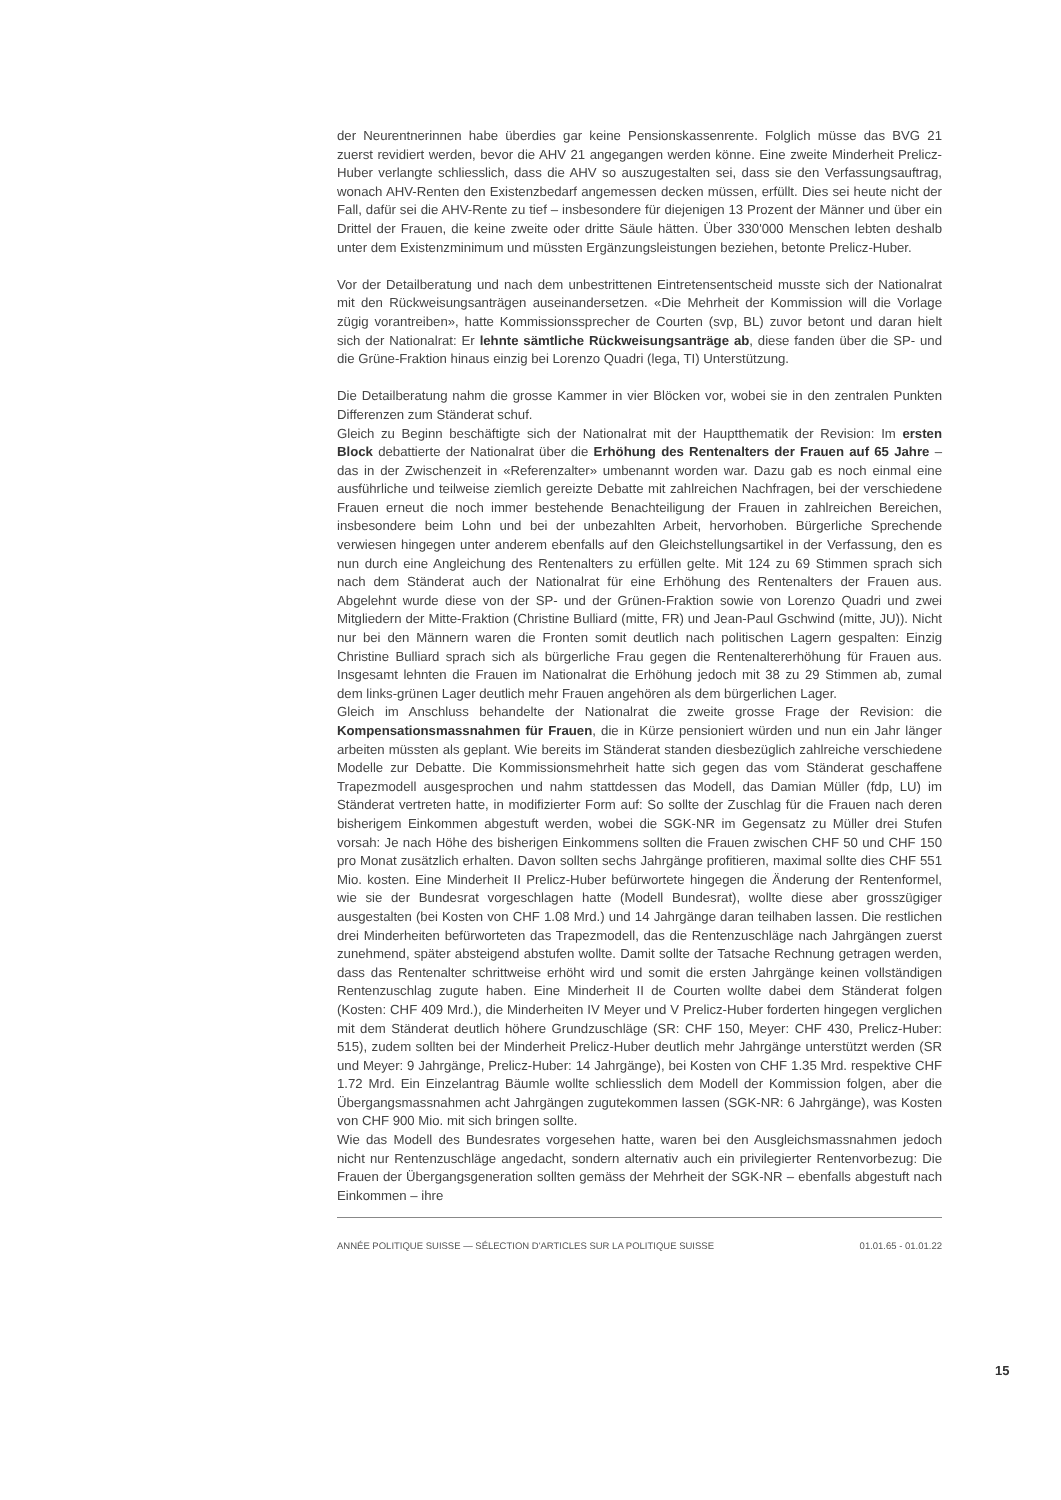der Neurentnerinnen habe überdies gar keine Pensionskassenrente. Folglich müsse das BVG 21 zuerst revidiert werden, bevor die AHV 21 angegangen werden könne. Eine zweite Minderheit Prelicz-Huber verlangte schliesslich, dass die AHV so auszugestalten sei, dass sie den Verfassungsauftrag, wonach AHV-Renten den Existenzbedarf angemessen decken müssen, erfüllt. Dies sei heute nicht der Fall, dafür sei die AHV-Rente zu tief – insbesondere für diejenigen 13 Prozent der Männer und über ein Drittel der Frauen, die keine zweite oder dritte Säule hätten. Über 330'000 Menschen lebten deshalb unter dem Existenzminimum und müssten Ergänzungsleistungen beziehen, betonte Prelicz-Huber.
Vor der Detailberatung und nach dem unbestrittenen Eintretensentscheid musste sich der Nationalrat mit den Rückweisungsanträgen auseinandersetzen. «Die Mehrheit der Kommission will die Vorlage zügig vorantreiben», hatte Kommissionssprecher de Courten (svp, BL) zuvor betont und daran hielt sich der Nationalrat: Er lehnte sämtliche Rückweisungsanträge ab, diese fanden über die SP- und die Grüne-Fraktion hinaus einzig bei Lorenzo Quadri (lega, TI) Unterstützung.
Die Detailberatung nahm die grosse Kammer in vier Blöcken vor, wobei sie in den zentralen Punkten Differenzen zum Ständerat schuf.
Gleich zu Beginn beschäftigte sich der Nationalrat mit der Hauptthematik der Revision: Im ersten Block debattierte der Nationalrat über die Erhöhung des Rentenalters der Frauen auf 65 Jahre – das in der Zwischenzeit in «Referenzalter» umbenannt worden war. Dazu gab es noch einmal eine ausführliche und teilweise ziemlich gereizte Debatte mit zahlreichen Nachfragen, bei der verschiedene Frauen erneut die noch immer bestehende Benachteiligung der Frauen in zahlreichen Bereichen, insbesondere beim Lohn und bei der unbezahlten Arbeit, hervorhoben. Bürgerliche Sprechende verwiesen hingegen unter anderem ebenfalls auf den Gleichstellungsartikel in der Verfassung, den es nun durch eine Angleichung des Rentenalters zu erfüllen gelte. Mit 124 zu 69 Stimmen sprach sich nach dem Ständerat auch der Nationalrat für eine Erhöhung des Rentenalters der Frauen aus. Abgelehnt wurde diese von der SP- und der Grünen-Fraktion sowie von Lorenzo Quadri und zwei Mitgliedern der Mitte-Fraktion (Christine Bulliard (mitte, FR) und Jean-Paul Gschwind (mitte, JU)). Nicht nur bei den Männern waren die Fronten somit deutlich nach politischen Lagern gespalten: Einzig Christine Bulliard sprach sich als bürgerliche Frau gegen die Rentenaltererhöhung für Frauen aus. Insgesamt lehnten die Frauen im Nationalrat die Erhöhung jedoch mit 38 zu 29 Stimmen ab, zumal dem links-grünen Lager deutlich mehr Frauen angehören als dem bürgerlichen Lager.
Gleich im Anschluss behandelte der Nationalrat die zweite grosse Frage der Revision: die Kompensationsmassnahmen für Frauen, die in Kürze pensioniert würden und nun ein Jahr länger arbeiten müssten als geplant. Wie bereits im Ständerat standen diesbezüglich zahlreiche verschiedene Modelle zur Debatte. Die Kommissionsmehrheit hatte sich gegen das vom Ständerat geschaffene Trapezmodell ausgesprochen und nahm stattdessen das Modell, das Damian Müller (fdp, LU) im Ständerat vertreten hatte, in modifizierter Form auf: So sollte der Zuschlag für die Frauen nach deren bisherigem Einkommen abgestuft werden, wobei die SGK-NR im Gegensatz zu Müller drei Stufen vorsah: Je nach Höhe des bisherigen Einkommens sollten die Frauen zwischen CHF 50 und CHF 150 pro Monat zusätzlich erhalten. Davon sollten sechs Jahrgänge profitieren, maximal sollte dies CHF 551 Mio. kosten. Eine Minderheit II Prelicz-Huber befürwortete hingegen die Änderung der Rentenformel, wie sie der Bundesrat vorgeschlagen hatte (Modell Bundesrat), wollte diese aber grosszügiger ausgestalten (bei Kosten von CHF 1.08 Mrd.) und 14 Jahrgänge daran teilhaben lassen. Die restlichen drei Minderheiten befürworteten das Trapezmodell, das die Rentenzuschläge nach Jahrgängen zuerst zunehmend, später absteigend abstufen wollte. Damit sollte der Tatsache Rechnung getragen werden, dass das Rentenalter schrittweise erhöht wird und somit die ersten Jahrgänge keinen vollständigen Rentenzuschlag zugute haben. Eine Minderheit II de Courten wollte dabei dem Ständerat folgen (Kosten: CHF 409 Mrd.), die Minderheiten IV Meyer und V Prelicz-Huber forderten hingegen verglichen mit dem Ständerat deutlich höhere Grundzuschläge (SR: CHF 150, Meyer: CHF 430, Prelicz-Huber: 515), zudem sollten bei der Minderheit Prelicz-Huber deutlich mehr Jahrgänge unterstützt werden (SR und Meyer: 9 Jahrgänge, Prelicz-Huber: 14 Jahrgänge), bei Kosten von CHF 1.35 Mrd. respektive CHF 1.72 Mrd. Ein Einzelantrag Bäumle wollte schliesslich dem Modell der Kommission folgen, aber die Übergangsmassnahmen acht Jahrgängen zugutekommen lassen (SGK-NR: 6 Jahrgänge), was Kosten von CHF 900 Mio. mit sich bringen sollte.
Wie das Modell des Bundesrates vorgesehen hatte, waren bei den Ausgleichsmassnahmen jedoch nicht nur Rentenzuschläge angedacht, sondern alternativ auch ein privilegierter Rentenvorbezug: Die Frauen der Übergangsgeneration sollten gemäss der Mehrheit der SGK-NR – ebenfalls abgestuft nach Einkommen – ihre
ANNÉE POLITIQUE SUISSE — SÉLECTION D'ARTICLES SUR LA POLITIQUE SUISSE 01.01.65 - 01.01.22
15